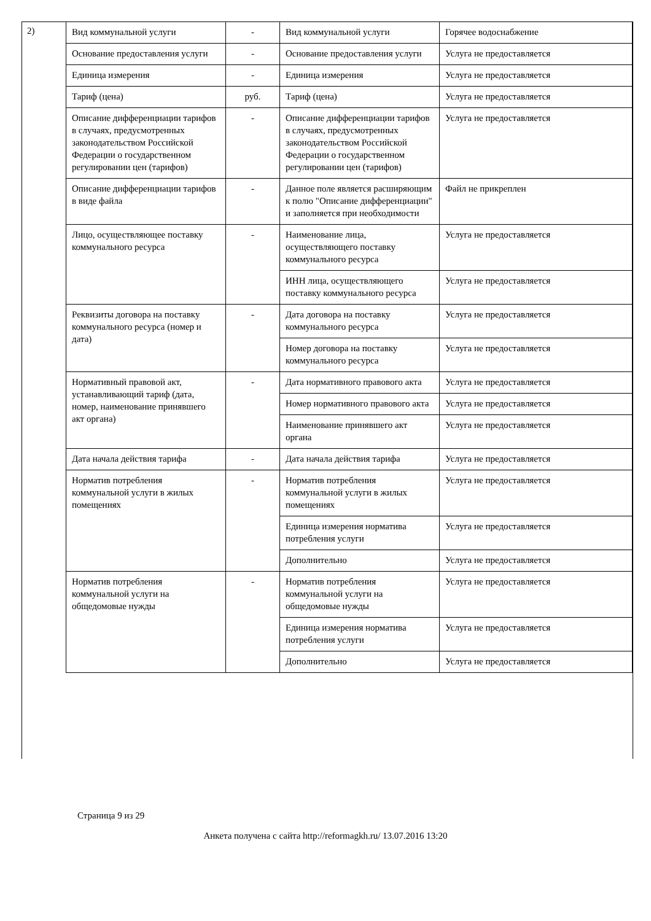2)
| Вид коммунальной услуги | - | Вид коммунальной услуги | Горячее водоснабжение |
| Основание предоставления услуги | - | Основание предоставления услуги | Услуга не предоставляется |
| Единица измерения | - | Единица измерения | Услуга не предоставляется |
| Тариф (цена) | руб. | Тариф (цена) | Услуга не предоставляется |
| Описание дифференциации тарифов в случаях, предусмотренных законодательством Российской Федерации о государственном регулировании цен (тарифов) | - | Описание дифференциации тарифов в случаях, предусмотренных законодательством Российской Федерации о государственном регулировании цен (тарифов) | Услуга не предоставляется |
| Описание дифференциации тарифов в виде файла | - | Данное поле является расширяющим к полю "Описание дифференциации" и заполняется при необходимости | Файл не прикреплен |
| Лицо, осуществляющее поставку коммунального ресурса | - | Наименование лица, осуществляющего поставку коммунального ресурса | Услуга не предоставляется |
| | | ИНН лица, осуществляющего поставку коммунального ресурса | Услуга не предоставляется |
| Реквизиты договора на поставку коммунального ресурса (номер и дата) | - | Дата договора на поставку коммунального ресурса | Услуга не предоставляется |
| | | Номер договора на поставку коммунального ресурса | Услуга не предоставляется |
| Нормативный правовой акт, устанавливающий тариф (дата, номер, наименование принявшего акт органа) | - | Дата нормативного правового акта | Услуга не предоставляется |
| | | Номер нормативного правового акта | Услуга не предоставляется |
| | | Наименование принявшего акт органа | Услуга не предоставляется |
| Дата начала действия тарифа | - | Дата начала действия тарифа | Услуга не предоставляется |
| Норматив потребления коммунальной услуги в жилых помещениях | - | Норматив потребления коммунальной услуги в жилых помещениях | Услуга не предоставляется |
| | | Единица измерения норматива потребления услуги | Услуга не предоставляется |
| | | Дополнительно | Услуга не предоставляется |
| Норматив потребления коммунальной услуги на общедомовые нужды | - | Норматив потребления коммунальной услуги на общедомовые нужды | Услуга не предоставляется |
| | | Единица измерения норматива потребления услуги | Услуга не предоставляется |
| | | Дополнительно | Услуга не предоставляется |
Страница 9 из 29
Анкета получена с сайта http://reformagkh.ru/ 13.07.2016 13:20